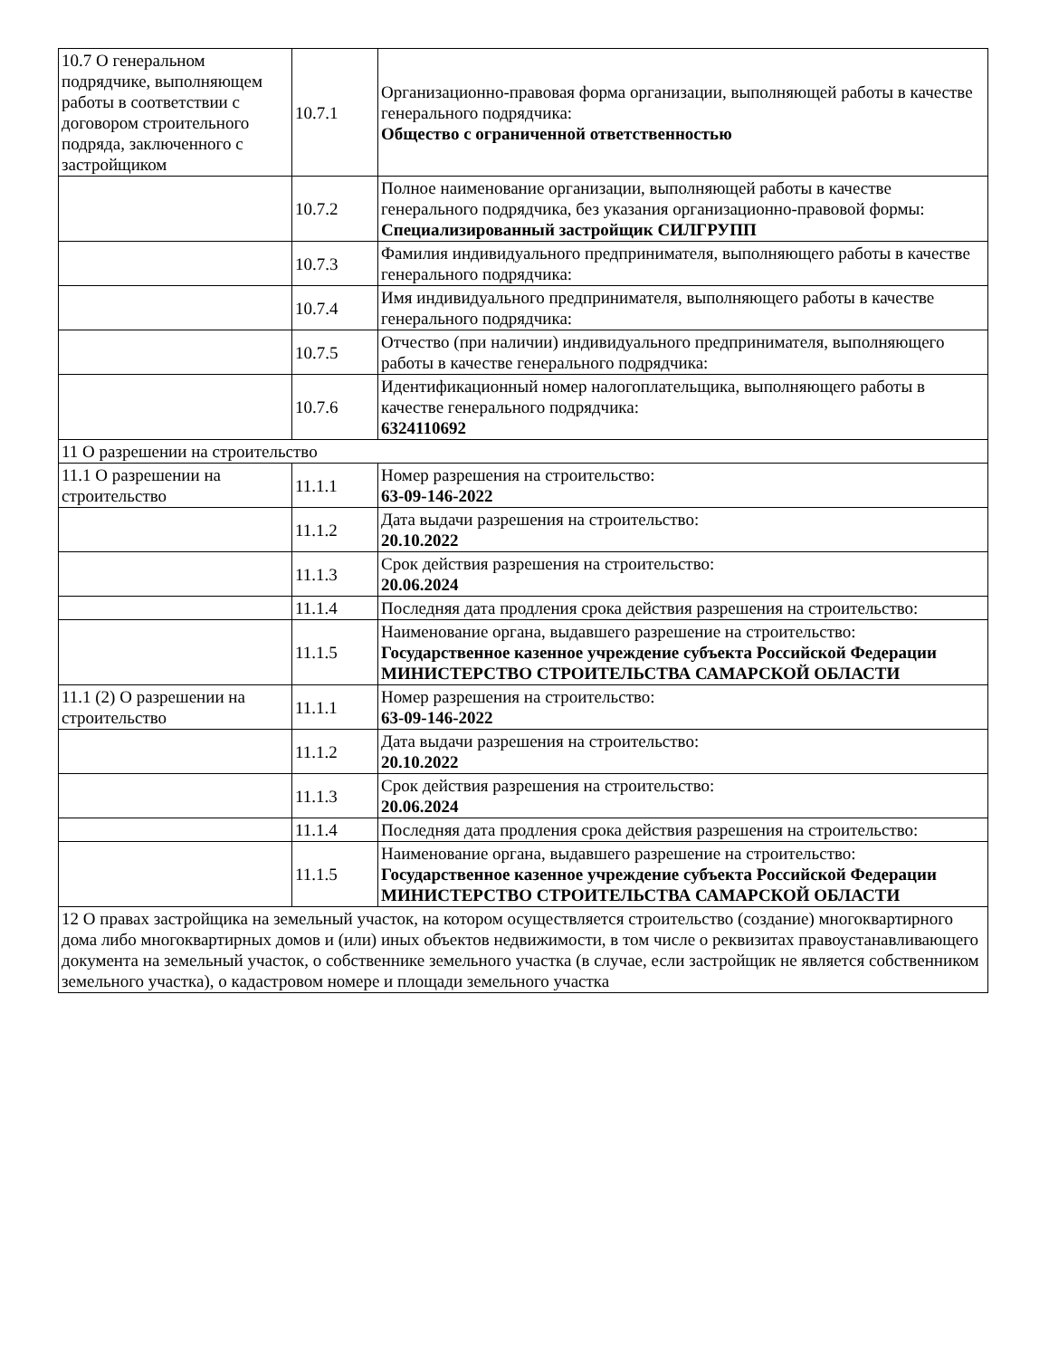| 10.7 О генеральном подрядчике, выполняющем работы в соответствии с договором строительного подряда, заключенного с застройщиком | 10.7.1 | Организационно-правовая форма организации, выполняющей работы в качестве генерального подрядчика: Общество с ограниченной ответственностью |
| | 10.7.2 | Полное наименование организации, выполняющей работы в качестве генерального подрядчика, без указания организационно-правовой формы: Специализированный застройщик СИЛГРУПП |
| | 10.7.3 | Фамилия индивидуального предпринимателя, выполняющего работы в качестве генерального подрядчика: |
| | 10.7.4 | Имя индивидуального предпринимателя, выполняющего работы в качестве генерального подрядчика: |
| | 10.7.5 | Отчество (при наличии) индивидуального предпринимателя, выполняющего работы в качестве генерального подрядчика: |
| | 10.7.6 | Идентификационный номер налогоплательщика, выполняющего работы в качестве генерального подрядчика: 6324110692 |
| 11 О разрешении на строительство | | |
| 11.1 О разрешении на строительство | 11.1.1 | Номер разрешения на строительство: 63-09-146-2022 |
| | 11.1.2 | Дата выдачи разрешения на строительство: 20.10.2022 |
| | 11.1.3 | Срок действия разрешения на строительство: 20.06.2024 |
| | 11.1.4 | Последняя дата продления срока действия разрешения на строительство: |
| | 11.1.5 | Наименование органа, выдавшего разрешение на строительство: Государственное казенное учреждение субъекта Российской Федерации МИНИСТЕРСТВО СТРОИТЕЛЬСТВА САМАРСКОЙ ОБЛАСТИ |
| 11.1 (2) О разрешении на строительство | 11.1.1 | Номер разрешения на строительство: 63-09-146-2022 |
| | 11.1.2 | Дата выдачи разрешения на строительство: 20.10.2022 |
| | 11.1.3 | Срок действия разрешения на строительство: 20.06.2024 |
| | 11.1.4 | Последняя дата продления срока действия разрешения на строительство: |
| | 11.1.5 | Наименование органа, выдавшего разрешение на строительство: Государственное казенное учреждение субъекта Российской Федерации МИНИСТЕРСТВО СТРОИТЕЛЬСТВА САМАРСКОЙ ОБЛАСТИ |
| 12 О правах застройщика на земельный участок, на котором осуществляется строительство (создание) многоквартирного дома либо многоквартирных домов и (или) иных объектов недвижимости, в том числе о реквизитах правоустанавливающего документа на земельный участок, о собственнике земельного участка (в случае, если застройщик не является собственником земельного участка), о кадастровом номере и площади земельного участка | | |